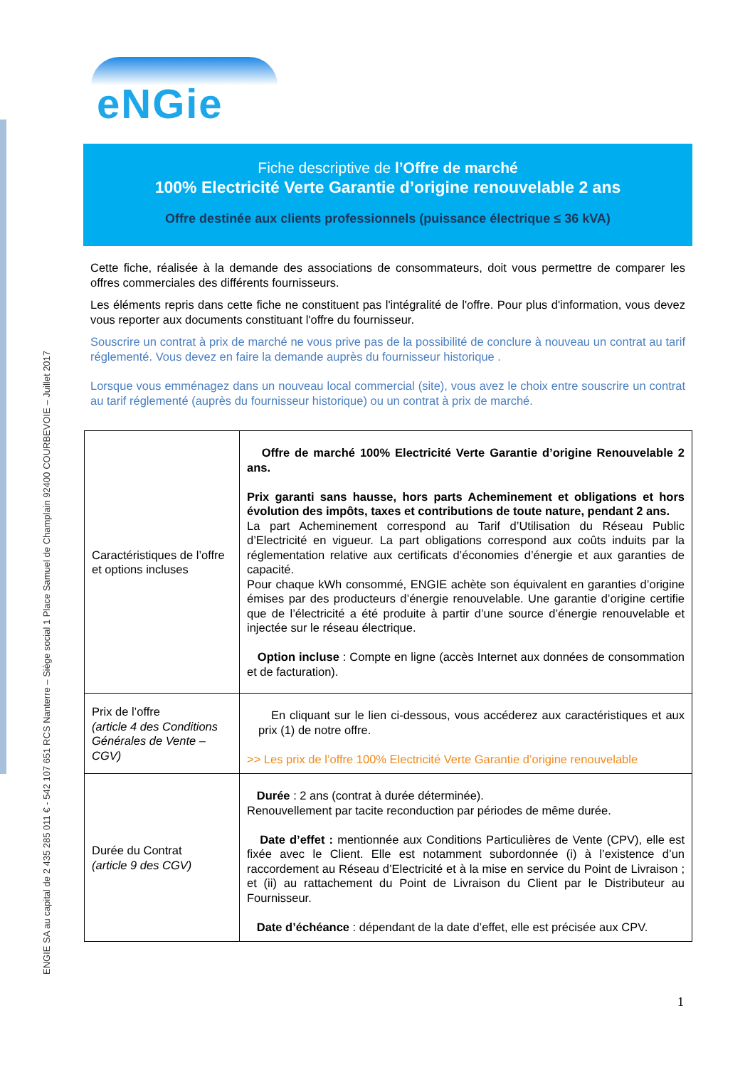ENGIE SA au capital de 2 435 285 011 € - 542 107 651 RCS Nanterre – Siège social 1 Place Samuel de Champlain 92400 COURBEVOIE – Juillet 2017
eNGie
Fiche descriptive de l’Offre de marché
100% Electricité Verte Garantie d’origine renouvelable 2 ans
Offre destinée aux clients professionnels (puissance électrique ≤ 36 kVA)
Cette fiche, réalisée à la demande des associations de consommateurs, doit vous permettre de comparer les offres commerciales des différents fournisseurs.
Les éléments repris dans cette fiche ne constituent pas l'intégralité de l'offre. Pour plus d'information, vous devez vous reporter aux documents constituant l'offre du fournisseur.
Souscrire un contrat à prix de marché ne vous prive pas de la possibilité de conclure à nouveau un contrat au tarif réglementé. Vous devez en faire la demande auprès du fournisseur historique .
Lorsque vous emménagez dans un nouveau local commercial (site), vous avez le choix entre souscrire un contrat au tarif réglementé (auprès du fournisseur historique) ou un contrat à prix de marché.
| Caractéristiques de l’offre et options incluses | Offre de marché 100% Electricité Verte Garantie d’origine Renouvelable 2 ans. Prix garanti sans hausse, hors parts Acheminement et obligations et hors évolution des impôts, taxes et contributions de toute nature, pendant 2 ans. La part Acheminement correspond au Tarif d’Utilisation du Réseau Public d’Electricité en vigueur. La part obligations correspond aux coûts induits par la réglementation relative aux certificats d’économies d’énergie et aux garanties de capacité. Pour chaque kWh consommé, ENGIE achète son équivalent en garanties d’origine émises par des producteurs d’énergie renouvelable. Une garantie d’origine certifie que de l’électricité a été produite à partir d’une source d’énergie renouvelable et injectée sur le réseau électrique. Option incluse : Compte en ligne (accès Internet aux données de consommation et de facturation). |
| Prix de l’offre (article 4 des Conditions Générales de Vente – CGV) | En cliquant sur le lien ci-dessous, vous accéderez aux caractéristiques et aux prix (1) de notre offre. >> Les prix de l’offre 100% Electricité Verte Garantie d’origine renouvelable |
| Durée du Contrat (article 9 des CGV) | Durée : 2 ans (contrat à durée déterminée). Renouvellement par tacite reconduction par périodes de même durée. Date d’effet : mentionnée aux Conditions Particulières de Vente (CPV), elle est fixée avec le Client. Elle est notamment subordonnée (i) à l’existence d’un raccordement au Réseau d’Electricité et à la mise en service du Point de Livraison ; et (ii) au rattachement du Point de Livraison du Client par le Distributeur au Fournisseur. Date d’échéance : dépendant de la date d’effet, elle est précisée aux CPV. |
1